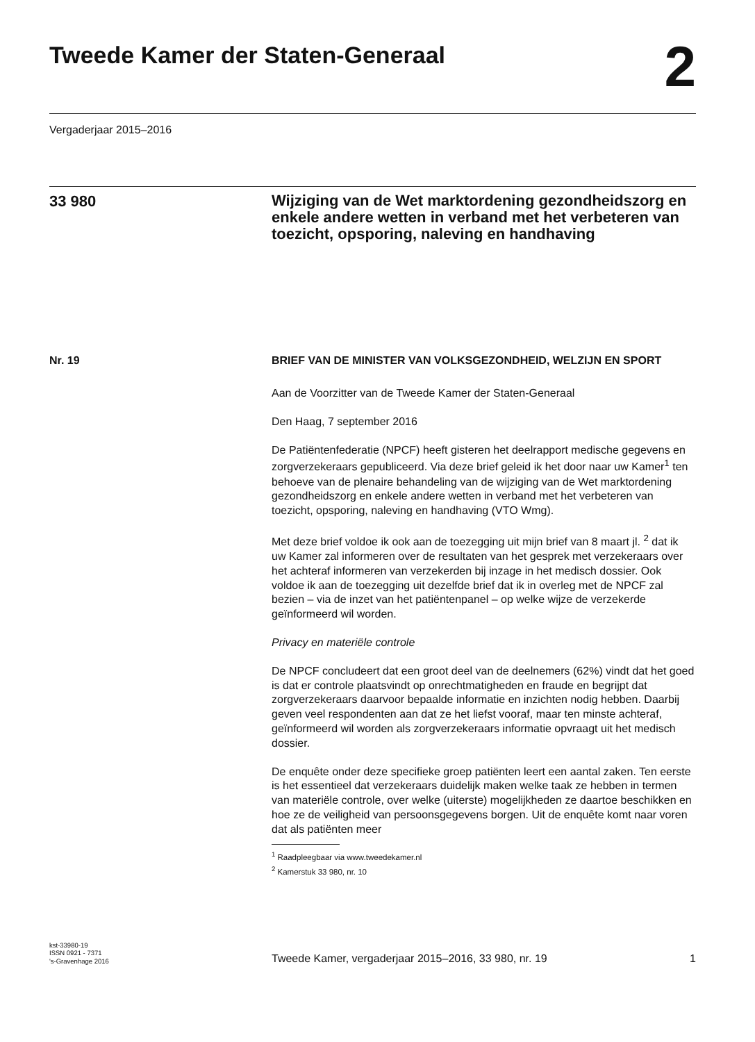Tweede Kamer der Staten-Generaal
2
Vergaderjaar 2015–2016
33 980
Wijziging van de Wet marktordening gezondheidszorg en enkele andere wetten in verband met het verbeteren van toezicht, opsporing, naleving en handhaving
Nr. 19 BRIEF VAN DE MINISTER VAN VOLKSGEZONDHEID, WELZIJN EN SPORT
Aan de Voorzitter van de Tweede Kamer der Staten-Generaal
Den Haag, 7 september 2016
De Patiëntenfederatie (NPCF) heeft gisteren het deelrapport medische gegevens en zorgverzekeraars gepubliceerd. Via deze brief geleid ik het door naar uw Kamer<sup>1</sup> ten behoeve van de plenaire behandeling van de wijziging van de Wet marktordening gezondheidszorg en enkele andere wetten in verband met het verbeteren van toezicht, opsporing, naleving en handhaving (VTO Wmg).
Met deze brief voldoe ik ook aan de toezegging uit mijn brief van 8 maart jl. <sup>2</sup> dat ik uw Kamer zal informeren over de resultaten van het gesprek met verzekeraars over het achteraf informeren van verzekerden bij inzage in het medisch dossier. Ook voldoe ik aan de toezegging uit dezelfde brief dat ik in overleg met de NPCF zal bezien – via de inzet van het patiëntenpanel – op welke wijze de verzekerde geïnformeerd wil worden.
Privacy en materiële controle
De NPCF concludeert dat een groot deel van de deelnemers (62%) vindt dat het goed is dat er controle plaatsvindt op onrechtmatigheden en fraude en begrijpt dat zorgverzekeraars daarvoor bepaalde informatie en inzichten nodig hebben. Daarbij geven veel respondenten aan dat ze het liefst vooraf, maar ten minste achteraf, geïnformeerd wil worden als zorgverzekeraars informatie opvraagt uit het medisch dossier.
De enquête onder deze specifieke groep patiënten leert een aantal zaken. Ten eerste is het essentieel dat verzekeraars duidelijk maken welke taak ze hebben in termen van materiële controle, over welke (uiterste) mogelijkheden ze daartoe beschikken en hoe ze de veiligheid van persoonsgegevens borgen. Uit de enquête komt naar voren dat als patiënten meer
<sup>1</sup> Raadpleegbaar via www.tweedekamer.nl
<sup>2</sup> Kamerstuk 33 980, nr. 10
kst-33980-19
ISSN 0921 - 7371
's-Gravenhage 2016
Tweede Kamer, vergaderjaar 2015–2016, 33 980, nr. 19
1